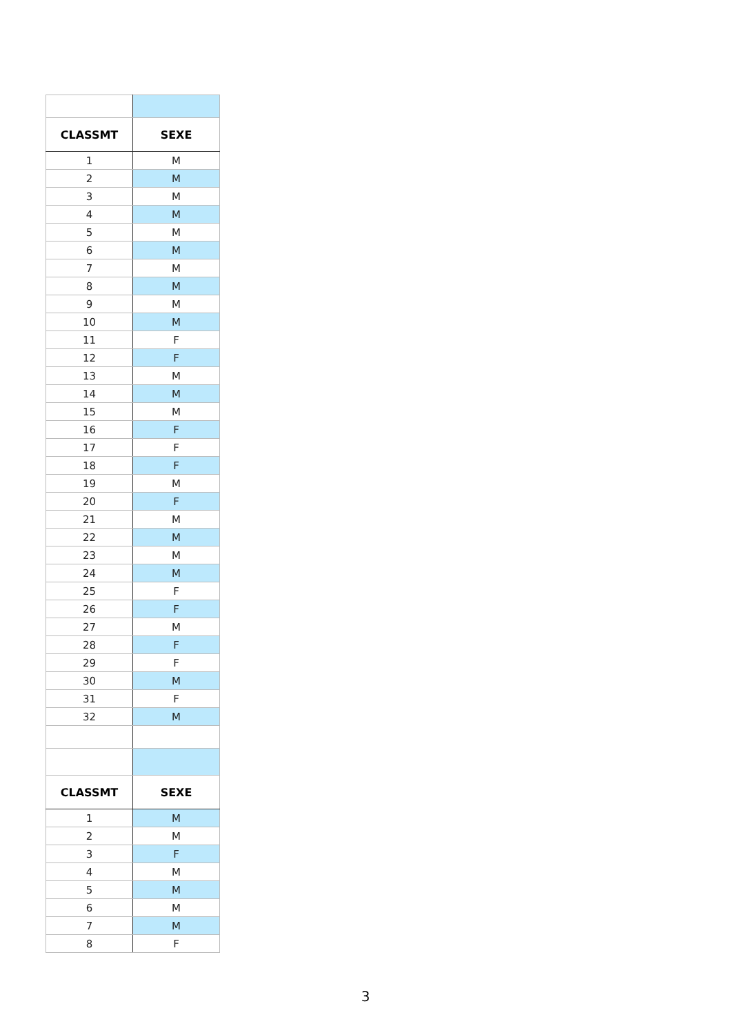| CLASSMT | SEXE |
| --- | --- |
| 1 | M |
| 2 | M |
| 3 | M |
| 4 | M |
| 5 | M |
| 6 | M |
| 7 | M |
| 8 | M |
| 9 | M |
| 10 | M |
| 11 | F |
| 12 | F |
| 13 | M |
| 14 | M |
| 15 | M |
| 16 | F |
| 17 | F |
| 18 | F |
| 19 | M |
| 20 | F |
| 21 | M |
| 22 | M |
| 23 | M |
| 24 | M |
| 25 | F |
| 26 | F |
| 27 | M |
| 28 | F |
| 29 | F |
| 30 | M |
| 31 | F |
| 32 | M |
| CLASSMT | SEXE |
| 1 | M |
| 2 | M |
| 3 | F |
| 4 | M |
| 5 | M |
| 6 | M |
| 7 | M |
| 8 | F |
3